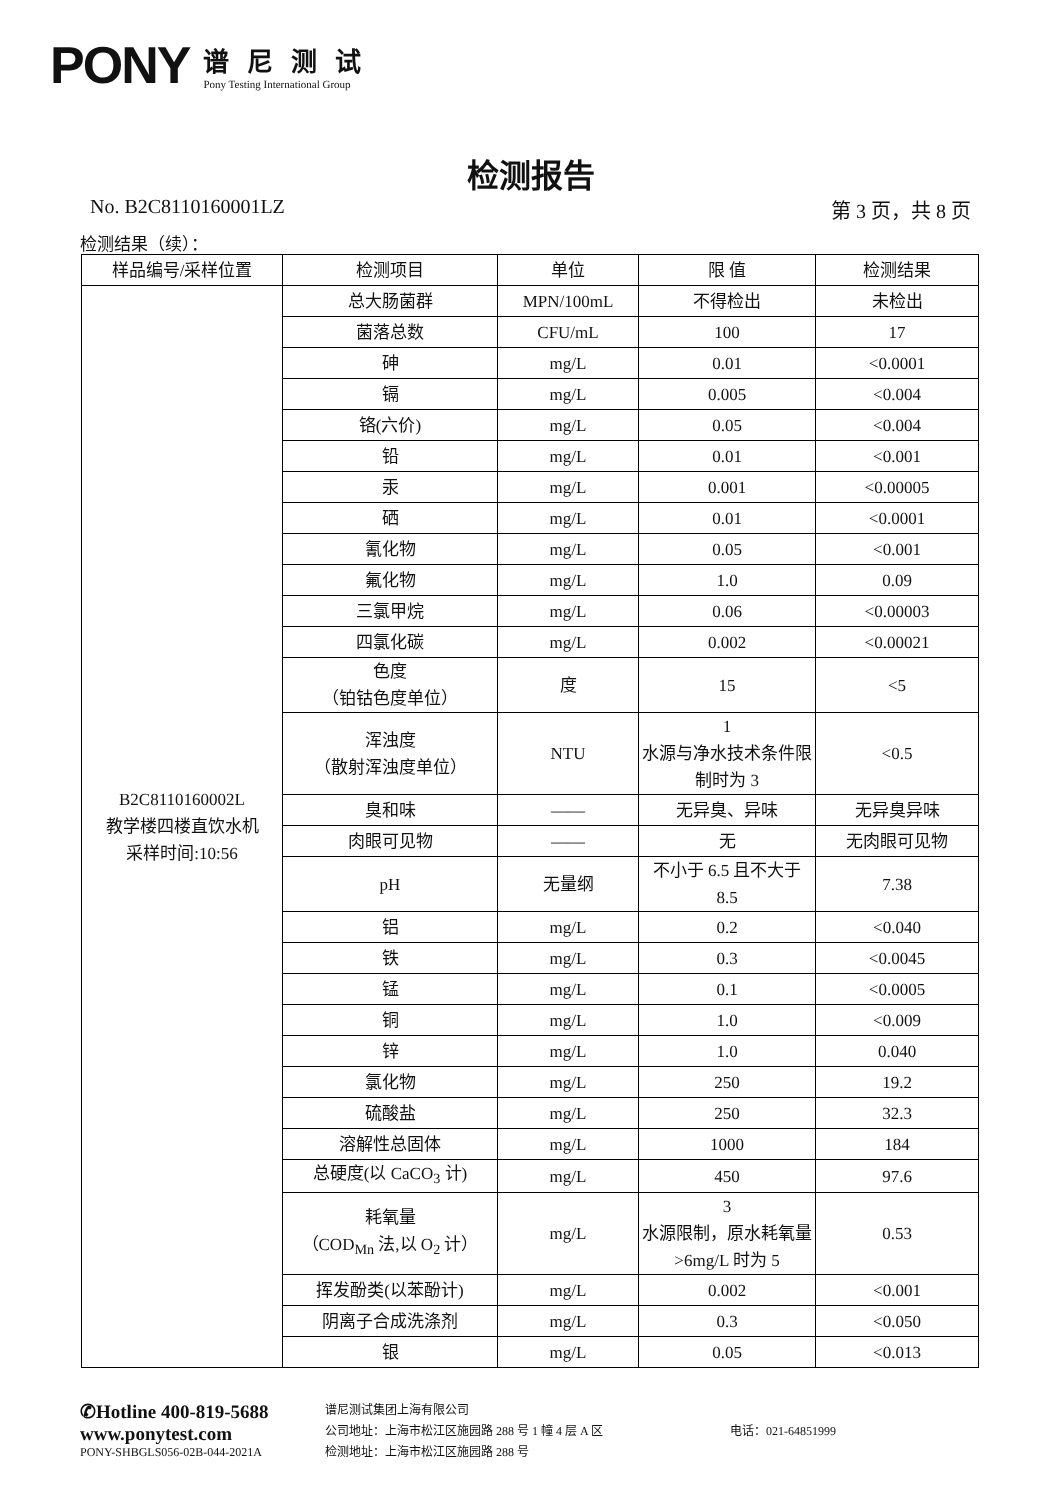PONY
谱尼测试
Pony Testing International Group
检测报告
No. B2C8110160001LZ 第 3 页，共 8 页
检测结果（续）：
| 样品编号/采样位置 | 检测项目 | 单位 | 限 值 | 检测结果 |
| --- | --- | --- | --- | --- |
| B2C8110160002L 教学楼四楼直饮水机 采样时间:10:56 | 总大肠菌群 | MPN/100mL | 不得检出 | 未检出 |
| | 菌落总数 | CFU/mL | 100 | 17 |
| | 砷 | mg/L | 0.01 | <0.0001 |
| | 镉 | mg/L | 0.005 | <0.004 |
| | 铬(六价) | mg/L | 0.05 | <0.004 |
| | 铅 | mg/L | 0.01 | <0.001 |
| | 汞 | mg/L | 0.001 | <0.00005 |
| | 硒 | mg/L | 0.01 | <0.0001 |
| | 氰化物 | mg/L | 0.05 | <0.001 |
| | 氟化物 | mg/L | 1.0 | 0.09 |
| | 三氯甲烷 | mg/L | 0.06 | <0.00003 |
| | 四氯化碳 | mg/L | 0.002 | <0.00021 |
| | 色度 （铂钴色度单位） | 度 | 15 | <5 |
| | 浑浊度 （散射浑浊度单位） | NTU | 1 水源与净水技术条件限制时为 3 | <0.5 |
| | 臭和味 | —— | 无异臭、异味 | 无异臭异味 |
| | 肉眼可见物 | —— | 无 | 无肉眼可见物 |
| | pH | 无量纲 | 不小于 6.5 且不大于 8.5 | 7.38 |
| | 铝 | mg/L | 0.2 | <0.040 |
| | 铁 | mg/L | 0.3 | <0.0045 |
| | 锰 | mg/L | 0.1 | <0.0005 |
| | 铜 | mg/L | 1.0 | <0.009 |
| | 锌 | mg/L | 1.0 | 0.040 |
| | 氯化物 | mg/L | 250 | 19.2 |
| | 硫酸盐 | mg/L | 250 | 32.3 |
| | 溶解性总固体 | mg/L | 1000 | 184 |
| | 总硬度(以 CaCO<sub>3</sub> 计) | mg/L | 450 | 97.6 |
| | 耗氧量 （COD<sub>Mn</sub> 法,以 O<sub>2</sub> 计） | mg/L | 3 水源限制，原水耗氧量>6mg/L 时为 5 | 0.53 |
| | 挥发酚类(以苯酚计) | mg/L | 0.002 | <0.001 |
| | 阴离子合成洗涤剂 | mg/L | 0.3 | <0.050 |
| | 银 | mg/L | 0.05 | <0.013 |
✆Hotline 400-819-5688
www.ponytest.com
PONY-SHBGLS056-02B-044-2021A
谱尼测试集团上海有限公司
公司地址：上海市松江区施园路 288 号 1 幢 4 层 A 区
检测地址：上海市松江区施园路 288 号
电话：021-64851999